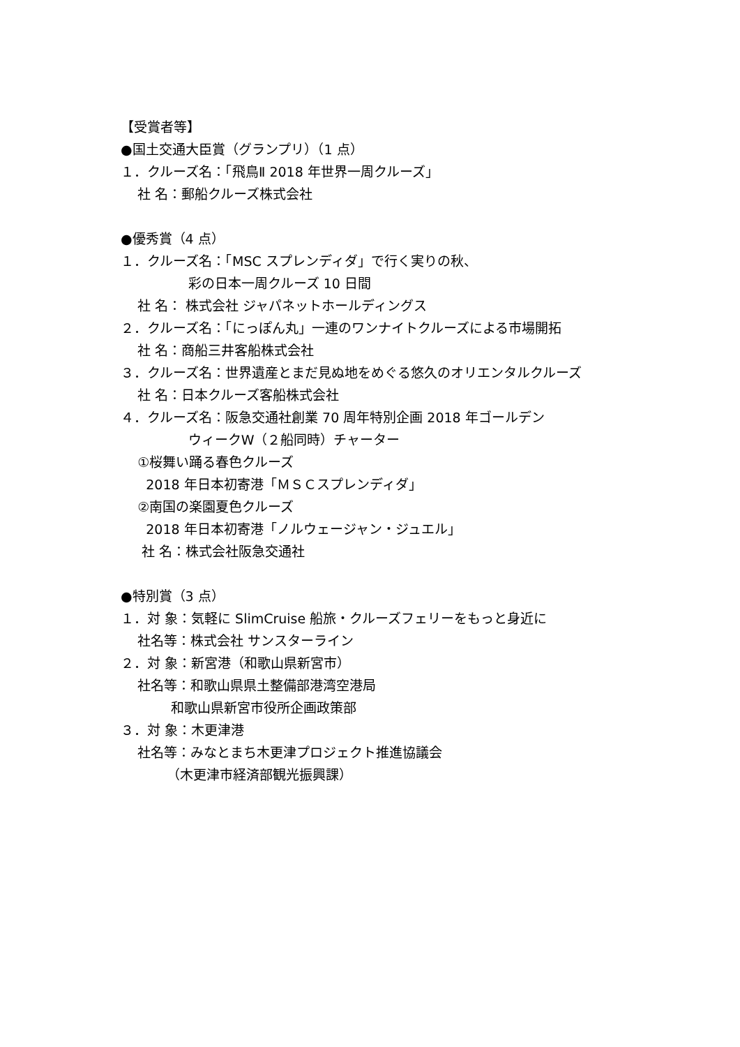【受賞者等】
●国土交通大臣賞（グランプリ）（1 点）
１．クルーズ名：「飛鳥Ⅱ 2018 年世界一周クルーズ」
社 名：郵船クルーズ株式会社
●優秀賞（4 点）
１．クルーズ名：「MSC スプレンディダ」で行く実りの秋、
彩の日本一周クルーズ 10 日間
社 名： 株式会社 ジャパネットホールディングス
２．クルーズ名：「にっぽん丸」一連のワンナイトクルーズによる市場開拓
社 名：商船三井客船株式会社
３．クルーズ名：世界遺産とまだ見ぬ地をめぐる悠久のオリエンタルクルーズ
社 名：日本クルーズ客船株式会社
４．クルーズ名：阪急交通社創業 70 周年特別企画 2018 年ゴールデン
ウィークW（２船同時）チャーター
①桜舞い踊る春色クルーズ
2018 年日本初寄港「ＭＳＣスプレンディダ」
②南国の楽園夏色クルーズ
2018 年日本初寄港「ノルウェージャン・ジュエル」
社 名：株式会社阪急交通社
●特別賞（3 点）
１．対 象：気軽に SlimCruise 船旅・クルーズフェリーをもっと身近に
社名等：株式会社 サンスターライン
２．対 象：新宮港（和歌山県新宮市）
社名等：和歌山県県土整備部港湾空港局
和歌山県新宮市役所企画政策部
３．対 象：木更津港
社名等：みなとまち木更津プロジェクト推進協議会
（木更津市経済部観光振興課）